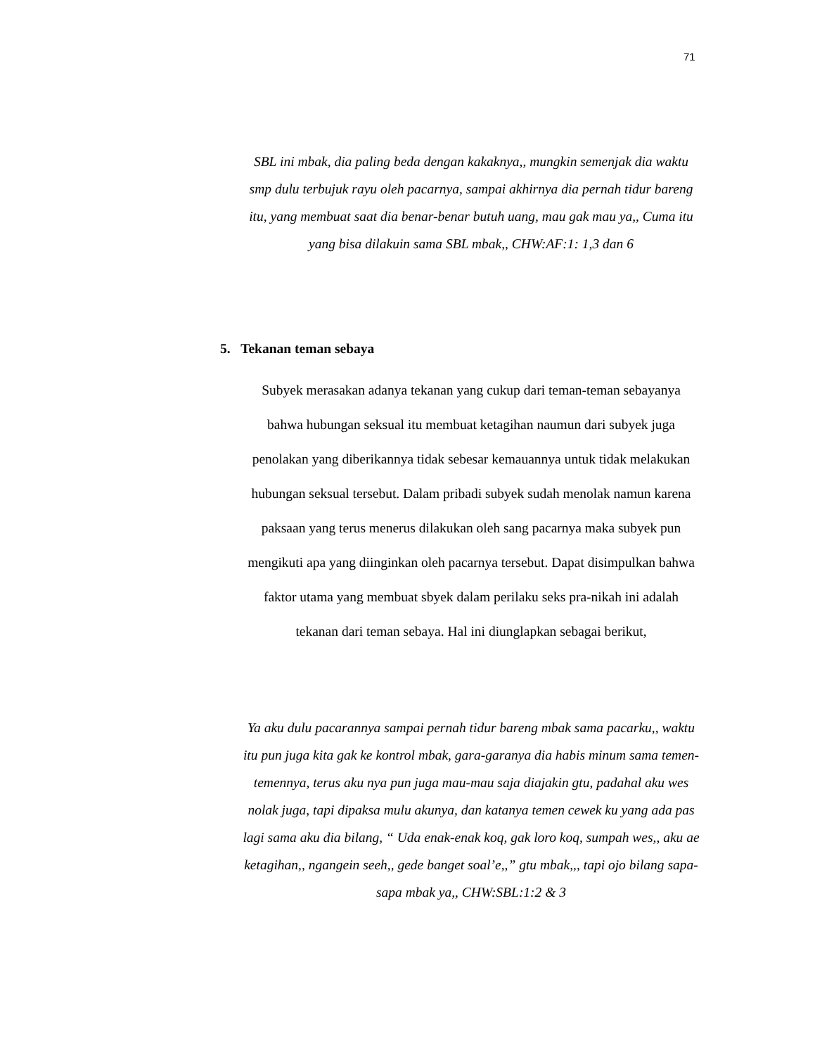71
SBL ini mbak, dia paling beda dengan kakaknya,, mungkin semenjak dia waktu smp dulu terbujuk rayu oleh pacarnya, sampai akhirnya dia pernah tidur bareng itu, yang membuat saat dia benar-benar butuh uang, mau gak mau ya,, Cuma itu yang bisa dilakuin sama SBL mbak,, CHW:AF:1: 1,3 dan 6
5. Tekanan teman sebaya
Subyek merasakan adanya tekanan yang cukup dari teman-teman sebayanya bahwa hubungan seksual itu membuat ketagihan naumun dari subyek juga penolakan yang diberikannya tidak sebesar kemauannya untuk tidak melakukan hubungan seksual tersebut. Dalam pribadi subyek sudah menolak namun karena paksaan yang terus menerus dilakukan oleh sang pacarnya maka subyek pun mengikuti apa yang diinginkan oleh pacarnya tersebut. Dapat disimpulkan bahwa faktor utama yang membuat sbyek dalam perilaku seks pra-nikah ini adalah tekanan dari teman sebaya. Hal ini diunglapkan sebagai berikut,
Ya aku dulu pacarannya sampai pernah tidur bareng mbak sama pacarku,, waktu itu pun juga kita gak ke kontrol mbak, gara-garanya dia habis minum sama temen-temennya, terus aku nya pun juga mau-mau saja diajakin gtu, padahal aku wes nolak juga, tapi dipaksa mulu akunya, dan katanya temen cewek ku yang ada pas lagi sama aku dia bilang, “ Uda enak-enak koq, gak loro koq, sumpah wes,, aku ae ketagihan,, ngangein seeh,, gede banget soal’e,,” gtu mbak,,, tapi ojo bilang sapa-sapa mbak ya,, CHW:SBL:1:2 & 3